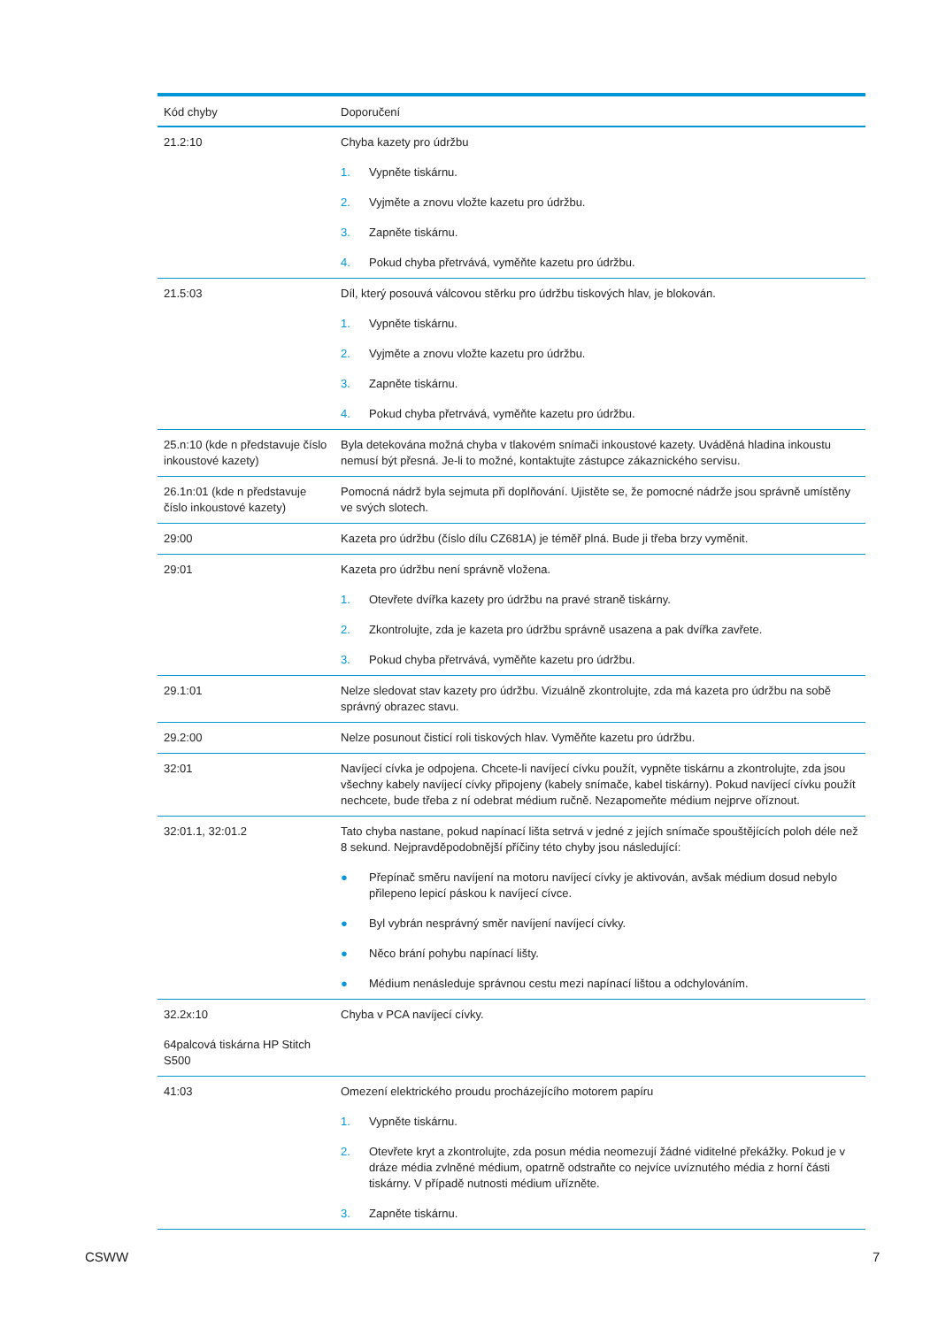| Kód chyby | Doporučení |
| --- | --- |
| 21.2:10 | Chyba kazety pro údržbu 1. Vypněte tiskárnu. 2. Vyjměte a znovu vložte kazetu pro údržbu. 3. Zapněte tiskárnu. 4. Pokud chyba přetrvává, vyměňte kazetu pro údržbu. |
| 21.5:03 | Díl, který posouvá válcovou stěrku pro údržbu tiskových hlav, je blokován. 1. Vypněte tiskárnu. 2. Vyjměte a znovu vložte kazetu pro údržbu. 3. Zapněte tiskárnu. 4. Pokud chyba přetrvává, vyměňte kazetu pro údržbu. |
| 25.n:10 (kde n představuje číslo inkoustové kazety) | Byla detekována možná chyba v tlakovém snímači inkoustové kazety. Uváděná hladina inkoustu nemusí být přesná. Je-li to možné, kontaktujte zástupce zákaznického servisu. |
| 26.1n:01 (kde n představuje číslo inkoustové kazety) | Pomocná nádrž byla sejmuta při doplňování. Ujistěte se, že pomocné nádrže jsou správně umístěny ve svých slotech. |
| 29:00 | Kazeta pro údržbu (číslo dílu CZ681A) je téměř plná. Bude ji třeba brzy vyměnit. |
| 29:01 | Kazeta pro údržbu není správně vložena. 1. Otevřete dvířka kazety pro údržbu na pravé straně tiskárny. 2. Zkontrolujte, zda je kazeta pro údržbu správně usazena a pak dvířka zavřete. 3. Pokud chyba přetrvává, vyměňte kazetu pro údržbu. |
| 29.1:01 | Nelze sledovat stav kazety pro údržbu. Vizuálně zkontrolujte, zda má kazeta pro údržbu na sobě správný obrazec stavu. |
| 29.2:00 | Nelze posunout čisticí roli tiskových hlav. Vyměňte kazetu pro údržbu. |
| 32:01 | Navíjecí cívka je odpojena. Chcete-li navíjecí cívku použít, vypněte tiskárnu a zkontrolujte, zda jsou všechny kabely navíjecí cívky připojeny (kabely snímače, kabel tiskárny). Pokud navíjecí cívku použít nechcete, bude třeba z ní odebrat médium ručně. Nezapomeňte médium nejprve oříznout. |
| 32:01.1, 32:01.2 | Tato chyba nastane, pokud napínací lišta setrvá v jedné z jejích snímače spouštějících poloh déle než 8 sekund. Nejpravděpodobnější příčiny této chyby jsou následující: ● Přepínač směru navíjení na motoru navíjecí cívky je aktivován, avšak médium dosud nebylo přilepeno lepicí páskou k navíjecí cívce. ● Byl vybrán nesprávný směr navíjení navíjecí cívky. ● Něco brání pohybu napínací lišty. ● Médium nenásleduje správnou cestu mezi napínací lištou a odchylováním. |
| 32.2x:10 64palcová tiskárna HP Stitch S500 | Chyba v PCA navíjecí cívky. |
| 41:03 | Omezení elektrického proudu procházejícího motorem papíru 1. Vypněte tiskárnu. 2. Otevřete kryt a zkontrolujte, zda posun média neomezují žádné viditelné překážky. Pokud je v dráze média zvlněné médium, opatrně odstraňte co nejvíce uvíznutého média z horní části tiskárny. V případě nutnosti médium uřízněte. 3. Zapněte tiskárnu. |
CSWW 7